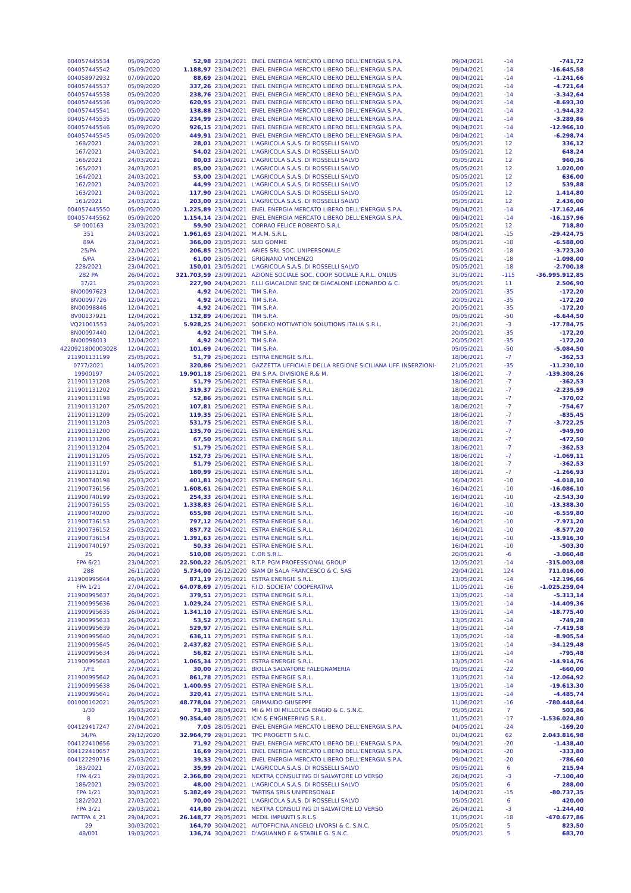| 004057445534 | 05/09/2020 | 52,98 | 23/04/2021 | ENEL ENERGIA MERCATO LIBERO DELL'ENERGIA S.P.A. | 09/04/2021 | -14 | -741,72 |
| 004057445542 | 05/09/2020 | 1.188,97 | 23/04/2021 | ENEL ENERGIA MERCATO LIBERO DELL'ENERGIA S.P.A. | 09/04/2021 | -14 | -16.645,58 |
| 004058972932 | 07/09/2020 | 88,69 | 23/04/2021 | ENEL ENERGIA MERCATO LIBERO DELL'ENERGIA S.P.A. | 09/04/2021 | -14 | -1.241,66 |
| 004057445537 | 05/09/2020 | 337,26 | 23/04/2021 | ENEL ENERGIA MERCATO LIBERO DELL'ENERGIA S.P.A. | 09/04/2021 | -14 | -4.721,64 |
| 004057445538 | 05/09/2020 | 238,76 | 23/04/2021 | ENEL ENERGIA MERCATO LIBERO DELL'ENERGIA S.P.A. | 09/04/2021 | -14 | -3.342,64 |
| 004057445536 | 05/09/2020 | 620,95 | 23/04/2021 | ENEL ENERGIA MERCATO LIBERO DELL'ENERGIA S.P.A. | 09/04/2021 | -14 | -8.693,30 |
| 004057445541 | 05/09/2020 | 138,88 | 23/04/2021 | ENEL ENERGIA MERCATO LIBERO DELL'ENERGIA S.P.A. | 09/04/2021 | -14 | -1.944,32 |
| 004057445535 | 05/09/2020 | 234,99 | 23/04/2021 | ENEL ENERGIA MERCATO LIBERO DELL'ENERGIA S.P.A. | 09/04/2021 | -14 | -3.289,86 |
| 004057445546 | 05/09/2020 | 926,15 | 23/04/2021 | ENEL ENERGIA MERCATO LIBERO DELL'ENERGIA S.P.A. | 09/04/2021 | -14 | -12.966,10 |
| 004057445545 | 05/09/2020 | 449,91 | 23/04/2021 | ENEL ENERGIA MERCATO LIBERO DELL'ENERGIA S.P.A. | 09/04/2021 | -14 | -6.298,74 |
| 168/2021 | 24/03/2021 | 28,01 | 23/04/2021 | L'AGRICOLA S.A.S. DI ROSSELLI SALVO | 05/05/2021 | 12 | 336,12 |
| 167/2021 | 24/03/2021 | 54,02 | 23/04/2021 | L'AGRICOLA S.A.S. DI ROSSELLI SALVO | 05/05/2021 | 12 | 648,24 |
| 166/2021 | 24/03/2021 | 80,03 | 23/04/2021 | L'AGRICOLA S.A.S. DI ROSSELLI SALVO | 05/05/2021 | 12 | 960,36 |
| 165/2021 | 24/03/2021 | 85,00 | 23/04/2021 | L'AGRICOLA S.A.S. DI ROSSELLI SALVO | 05/05/2021 | 12 | 1.020,00 |
| 164/2021 | 24/03/2021 | 53,00 | 23/04/2021 | L'AGRICOLA S.A.S. DI ROSSELLI SALVO | 05/05/2021 | 12 | 636,00 |
| 162/2021 | 24/03/2021 | 44,99 | 23/04/2021 | L'AGRICOLA S.A.S. DI ROSSELLI SALVO | 05/05/2021 | 12 | 539,88 |
| 163/2021 | 24/03/2021 | 117,90 | 23/04/2021 | L'AGRICOLA S.A.S. DI ROSSELLI SALVO | 05/05/2021 | 12 | 1.414,80 |
| 161/2021 | 24/03/2021 | 203,00 | 23/04/2021 | L'AGRICOLA S.A.S. DI ROSSELLI SALVO | 05/05/2021 | 12 | 2.436,00 |
| 004057445550 | 05/09/2020 | 1.225,89 | 23/04/2021 | ENEL ENERGIA MERCATO LIBERO DELL'ENERGIA S.P.A. | 09/04/2021 | -14 | -17.162,46 |
| 004057445562 | 05/09/2020 | 1.154,14 | 23/04/2021 | ENEL ENERGIA MERCATO LIBERO DELL'ENERGIA S.P.A. | 09/04/2021 | -14 | -16.157,96 |
| SP 000163 | 23/03/2021 | 59,90 | 23/04/2021 | CORRAO FELICE ROBERTO S.R.L | 05/05/2021 | 12 | 718,80 |
| 351 | 24/03/2021 | 1.961,65 | 23/04/2021 | M.A.M. S.R.L. | 08/04/2021 | -15 | -29.424,75 |
| 89A | 23/04/2021 | 366,00 | 23/05/2021 | SUD GOMME | 05/05/2021 | -18 | -6.588,00 |
| 25/PA | 22/04/2021 | 206,85 | 23/05/2021 | ARIES SRL SOC. UNIPERSONALE | 05/05/2021 | -18 | -3.723,30 |
| 6/PA | 23/04/2021 | 61,00 | 23/05/2021 | GRIGNANO VINCENZO | 05/05/2021 | -18 | -1.098,00 |
| 228/2021 | 23/04/2021 | 150,01 | 23/05/2021 | L'AGRICOLA S.A.S. DI ROSSELLI SALVO | 05/05/2021 | -18 | -2.700,18 |
| 282 PA | 26/04/2021 | 321.703,59 | 23/09/2021 | AZIONE SOCIALE SOC. COOP. SOCIALE A.R.L. ONLUS | 31/05/2021 | -115 | -36.995.912,85 |
| 37/21 | 25/03/2021 | 227,90 | 24/04/2021 | F.LLI GIACALONE SNC DI GIACALONE LEONARDO & C. | 05/05/2021 | 11 | 2.506,90 |
| 8N00097623 | 12/04/2021 | 4,92 | 24/06/2021 | TIM S.P.A. | 20/05/2021 | -35 | -172,20 |
| 8N00097726 | 12/04/2021 | 4,92 | 24/06/2021 | TIM S.P.A. | 20/05/2021 | -35 | -172,20 |
| 8N00098846 | 12/04/2021 | 4,92 | 24/06/2021 | TIM S.P.A. | 20/05/2021 | -35 | -172,20 |
| 8V00137921 | 12/04/2021 | 132,89 | 24/06/2021 | TIM S.P.A. | 05/05/2021 | -50 | -6.644,50 |
| VQ21001553 | 24/05/2021 | 5.928,25 | 24/06/2021 | SODEXO MOTIVATION SOLUTIONS ITALIA S.R.L. | 21/06/2021 | -3 | -17.784,75 |
| 8N00097440 | 12/04/2021 | 4,92 | 24/06/2021 | TIM S.P.A. | 20/05/2021 | -35 | -172,20 |
| 8N00098013 | 12/04/2021 | 4,92 | 24/06/2021 | TIM S.P.A. | 20/05/2021 | -35 | -172,20 |
| 4220921800003028 | 12/04/2021 | 101,69 | 24/06/2021 | TIM S.P.A. | 05/05/2021 | -50 | -5.084,50 |
| 211901131199 | 25/05/2021 | 51,79 | 25/06/2021 | ESTRA ENERGIE S.R.L. | 18/06/2021 | -7 | -362,53 |
| 0777/2021 | 14/05/2021 | 320,86 | 25/06/2021 | GAZZETTA UFFICIALE DELLA REGIONE SICILIANA UFF. INSERZIONI- | 21/05/2021 | -35 | -11.230,10 |
| 19900197 | 24/05/2021 | 19.901,18 | 25/06/2021 | ENI S.P.A. DIVISIONE R.& M. | 18/06/2021 | -7 | -139.308,26 |
| 211901131208 | 25/05/2021 | 51,79 | 25/06/2021 | ESTRA ENERGIE S.R.L. | 18/06/2021 | -7 | -362,53 |
| 211901131202 | 25/05/2021 | 319,37 | 25/06/2021 | ESTRA ENERGIE S.R.L. | 18/06/2021 | -7 | -2.235,59 |
| 211901131198 | 25/05/2021 | 52,86 | 25/06/2021 | ESTRA ENERGIE S.R.L. | 18/06/2021 | -7 | -370,02 |
| 211901131207 | 25/05/2021 | 107,81 | 25/06/2021 | ESTRA ENERGIE S.R.L. | 18/06/2021 | -7 | -754,67 |
| 211901131209 | 25/05/2021 | 119,35 | 25/06/2021 | ESTRA ENERGIE S.R.L. | 18/06/2021 | -7 | -835,45 |
| 211901131203 | 25/05/2021 | 531,75 | 25/06/2021 | ESTRA ENERGIE S.R.L. | 18/06/2021 | -7 | -3.722,25 |
| 211901131200 | 25/05/2021 | 135,70 | 25/06/2021 | ESTRA ENERGIE S.R.L. | 18/06/2021 | -7 | -949,90 |
| 211901131206 | 25/05/2021 | 67,50 | 25/06/2021 | ESTRA ENERGIE S.R.L. | 18/06/2021 | -7 | -472,50 |
| 211901131204 | 25/05/2021 | 51,79 | 25/06/2021 | ESTRA ENERGIE S.R.L. | 18/06/2021 | -7 | -362,53 |
| 211901131205 | 25/05/2021 | 152,73 | 25/06/2021 | ESTRA ENERGIE S.R.L. | 18/06/2021 | -7 | -1.069,11 |
| 211901131197 | 25/05/2021 | 51,79 | 25/06/2021 | ESTRA ENERGIE S.R.L. | 18/06/2021 | -7 | -362,53 |
| 211901131201 | 25/05/2021 | 180,99 | 25/06/2021 | ESTRA ENERGIE S.R.L. | 18/06/2021 | -7 | -1.266,93 |
| 211900740198 | 25/03/2021 | 401,81 | 26/04/2021 | ESTRA ENERGIE S.R.L. | 16/04/2021 | -10 | -4.018,10 |
| 211900736156 | 25/03/2021 | 1.608,61 | 26/04/2021 | ESTRA ENERGIE S.R.L. | 16/04/2021 | -10 | -16.086,10 |
| 211900740199 | 25/03/2021 | 254,33 | 26/04/2021 | ESTRA ENERGIE S.R.L. | 16/04/2021 | -10 | -2.543,30 |
| 211900736155 | 25/03/2021 | 1.338,83 | 26/04/2021 | ESTRA ENERGIE S.R.L. | 16/04/2021 | -10 | -13.388,30 |
| 211900740200 | 25/03/2021 | 655,98 | 26/04/2021 | ESTRA ENERGIE S.R.L. | 16/04/2021 | -10 | -6.559,80 |
| 211900736153 | 25/03/2021 | 797,12 | 26/04/2021 | ESTRA ENERGIE S.R.L. | 16/04/2021 | -10 | -7.971,20 |
| 211900736152 | 25/03/2021 | 857,72 | 26/04/2021 | ESTRA ENERGIE S.R.L. | 16/04/2021 | -10 | -8.577,20 |
| 211900736154 | 25/03/2021 | 1.391,63 | 26/04/2021 | ESTRA ENERGIE S.R.L. | 16/04/2021 | -10 | -13.916,30 |
| 211900740197 | 25/03/2021 | 50,33 | 26/04/2021 | ESTRA ENERGIE S.R.L. | 16/04/2021 | -10 | -503,30 |
| 25 | 26/04/2021 | 510,08 | 26/05/2021 | C.OR S.R.L. | 20/05/2021 | -6 | -3.060,48 |
| FPA 6/21 | 23/04/2021 | 22.500,22 | 26/05/2021 | R.T.P. PGM PROFESSIONAL GROUP | 12/05/2021 | -14 | -315.003,08 |
| 288 | 26/11/2020 | 5.734,00 | 26/12/2020 | SIAM DI SALA FRANCESCO & C. SAS | 29/04/2021 | 124 | 711.016,00 |
| 211900995644 | 26/04/2021 | 871,19 | 27/05/2021 | ESTRA ENERGIE S.R.L. | 13/05/2021 | -14 | -12.196,66 |
| FPA 1/21 | 27/04/2021 | 64.078,69 | 27/05/2021 | F.I.D. SOCIETA' COOPERATIVA | 11/05/2021 | -16 | -1.025.259,04 |
| 211900995637 | 26/04/2021 | 379,51 | 27/05/2021 | ESTRA ENERGIE S.R.L. | 13/05/2021 | -14 | -5.313,14 |
| 211900995636 | 26/04/2021 | 1.029,24 | 27/05/2021 | ESTRA ENERGIE S.R.L. | 13/05/2021 | -14 | -14.409,36 |
| 211900995635 | 26/04/2021 | 1.341,10 | 27/05/2021 | ESTRA ENERGIE S.R.L. | 13/05/2021 | -14 | -18.775,40 |
| 211900995633 | 26/04/2021 | 53,52 | 27/05/2021 | ESTRA ENERGIE S.R.L. | 13/05/2021 | -14 | -749,28 |
| 211900995639 | 26/04/2021 | 529,97 | 27/05/2021 | ESTRA ENERGIE S.R.L. | 13/05/2021 | -14 | -7.419,58 |
| 211900995640 | 26/04/2021 | 636,11 | 27/05/2021 | ESTRA ENERGIE S.R.L. | 13/05/2021 | -14 | -8.905,54 |
| 211900995645 | 26/04/2021 | 2.437,82 | 27/05/2021 | ESTRA ENERGIE S.R.L. | 13/05/2021 | -14 | -34.129,48 |
| 211900995634 | 26/04/2021 | 56,82 | 27/05/2021 | ESTRA ENERGIE S.R.L. | 13/05/2021 | -14 | -795,48 |
| 211900995643 | 26/04/2021 | 1.065,34 | 27/05/2021 | ESTRA ENERGIE S.R.L. | 13/05/2021 | -14 | -14.914,76 |
| 7/FE | 27/04/2021 | 30,00 | 27/05/2021 | BIOLLA SALVATORE FALEGNAMERIA | 05/05/2021 | -22 | -660,00 |
| 211900995642 | 26/04/2021 | 861,78 | 27/05/2021 | ESTRA ENERGIE S.R.L. | 13/05/2021 | -14 | -12.064,92 |
| 211900995638 | 26/04/2021 | 1.400,95 | 27/05/2021 | ESTRA ENERGIE S.R.L. | 13/05/2021 | -14 | -19.613,30 |
| 211900995641 | 26/04/2021 | 320,41 | 27/05/2021 | ESTRA ENERGIE S.R.L. | 13/05/2021 | -14 | -4.485,74 |
| 001000102021 | 26/05/2021 | 48.778,04 | 27/06/2021 | GRIMAUDO GIUSEPPE | 11/06/2021 | -16 | -780.448,64 |
| 1/30 | 26/03/2021 | 71,98 | 28/04/2021 | MI & MI DI MILLOCCA BIAGIO & C. S.N.C. | 05/05/2021 | 7 | 503,86 |
| 8 | 19/04/2021 | 90.354,40 | 28/05/2021 | ICM & ENGINEERING S.R.L. | 11/05/2021 | -17 | -1.536.024,80 |
| 004129417247 | 27/04/2021 | 7,05 | 28/05/2021 | ENEL ENERGIA MERCATO LIBERO DELL'ENERGIA S.P.A. | 04/05/2021 | -24 | -169,20 |
| 34/PA | 29/12/2020 | 32.964,79 | 29/01/2021 | TPC PROGETTI S.N.C. | 01/04/2021 | 62 | 2.043.816,98 |
| 004122410656 | 29/03/2021 | 71,92 | 29/04/2021 | ENEL ENERGIA MERCATO LIBERO DELL'ENERGIA S.P.A. | 09/04/2021 | -20 | -1.438,40 |
| 004122410657 | 29/03/2021 | 16,69 | 29/04/2021 | ENEL ENERGIA MERCATO LIBERO DELL'ENERGIA S.P.A. | 09/04/2021 | -20 | -333,80 |
| 004122290716 | 25/03/2021 | 39,33 | 29/04/2021 | ENEL ENERGIA MERCATO LIBERO DELL'ENERGIA S.P.A. | 09/04/2021 | -20 | -786,60 |
| 183/2021 | 27/03/2021 | 35,99 | 29/04/2021 | L'AGRICOLA S.A.S. DI ROSSELLI SALVO | 05/05/2021 | 6 | 215,94 |
| FPA 4/21 | 29/03/2021 | 2.366,80 | 29/04/2021 | NEXTRA CONSULTING DI SALVATORE LO VERSO | 26/04/2021 | -3 | -7.100,40 |
| 186/2021 | 29/03/2021 | 48,00 | 29/04/2021 | L'AGRICOLA S.A.S. DI ROSSELLI SALVO | 05/05/2021 | 6 | 288,00 |
| FPA 1/21 | 30/03/2021 | 5.382,49 | 29/04/2021 | TARTISA SRLS UNIPERSONALE | 14/04/2021 | -15 | -80.737,35 |
| 182/2021 | 27/03/2021 | 70,00 | 29/04/2021 | L'AGRICOLA S.A.S. DI ROSSELLI SALVO | 05/05/2021 | 6 | 420,00 |
| FPA 3/21 | 29/03/2021 | 414,80 | 29/04/2021 | NEXTRA CONSULTING DI SALVATORE LO VERSO | 26/04/2021 | -3 | -1.244,40 |
| FATTPA 4_21 | 29/04/2021 | 26.148,77 | 29/05/2021 | MEDIL IMPIANTI S.R.L.S. | 11/05/2021 | -18 | -470.677,86 |
| 29 | 30/03/2021 | 164,70 | 30/04/2021 | AUTOFFICINA ANGELO LIVORSI & C. S.N.C. | 05/05/2021 | 5 | 823,50 |
| 48/001 | 19/03/2021 | 136,74 | 30/04/2021 | D'AGUANNO F. & STABILE G. S.N.C. | 05/05/2021 | 5 | 683,70 |